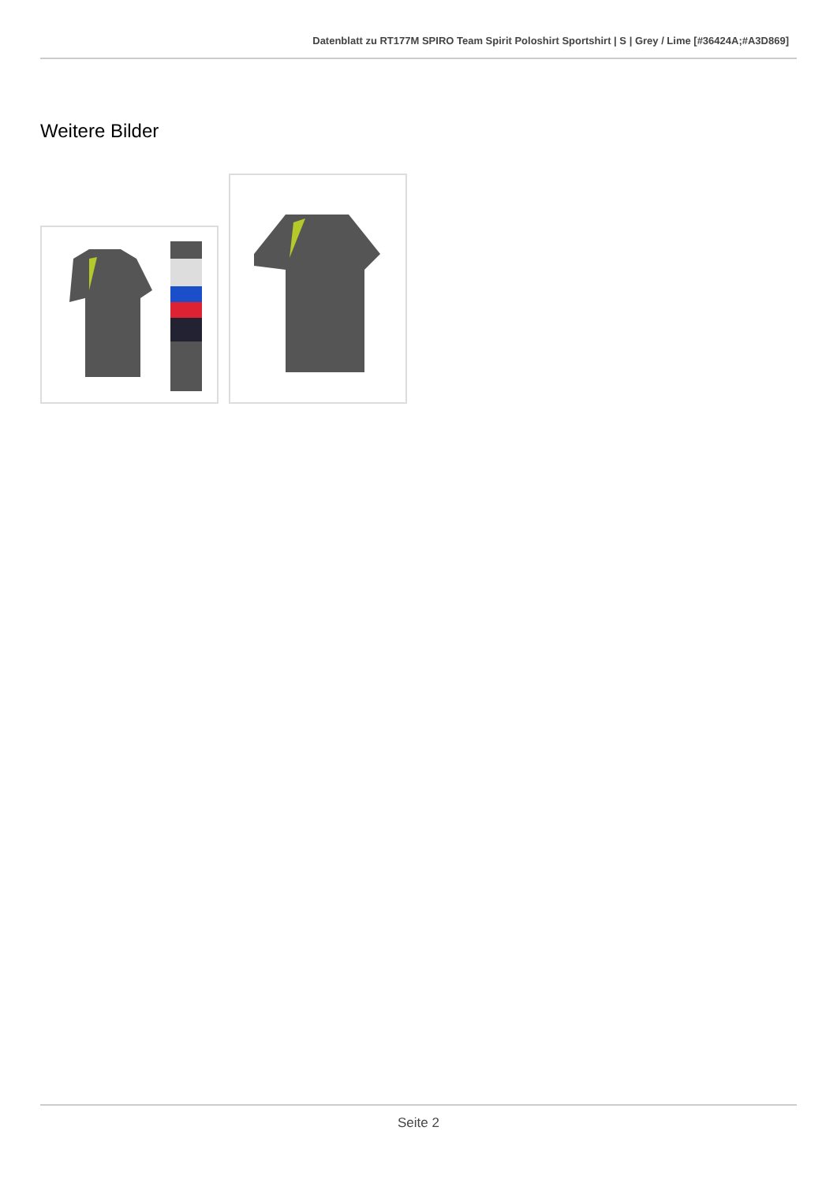Datenblatt zu RT177M SPIRO Team Spirit Poloshirt Sportshirt | S | Grey / Lime [#36424A;#A3D869]
Weitere Bilder
Seite 2